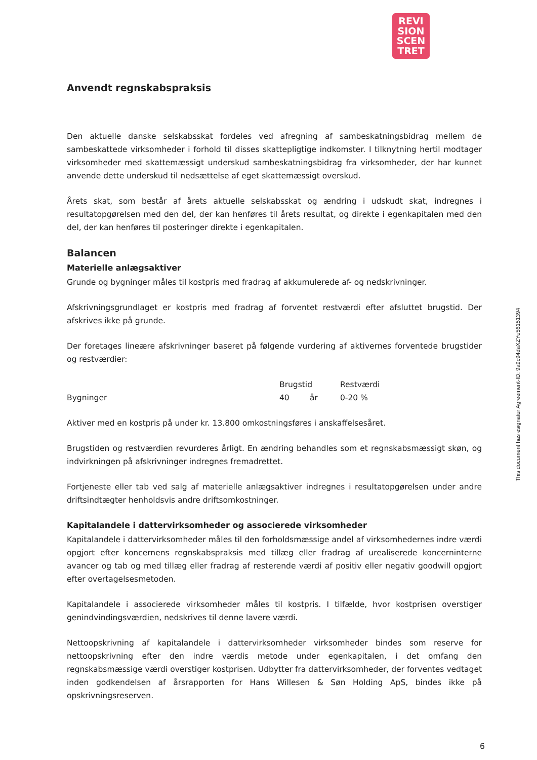REVI
SION
SCEN
TRET
Anvendt regnskabspraksis
Den aktuelle danske selskabsskat fordeles ved afregning af sambeskatningsbidrag mellem de sambeskattede virksomheder i forhold til disses skattepligtige indkomster. I tilknytning hertil modtager virksomheder med skattemæssigt underskud sambeskatningsbidrag fra virksomheder, der har kunnet anvende dette underskud til nedsættelse af eget skattemæssigt overskud.
Årets skat, som består af årets aktuelle selskabsskat og ændring i udskudt skat, indregnes i resultatopgørelsen med den del, der kan henføres til årets resultat, og direkte i egenkapitalen med den del, der kan henføres til posteringer direkte i egenkapitalen.
Balancen
Materielle anlægsaktiver
Grunde og bygninger måles til kostpris med fradrag af akkumulerede af- og nedskrivninger.
Afskrivningsgrundlaget er kostpris med fradrag af forventet restværdi efter afsluttet brugstid. Der afskrives ikke på grunde.
Der foretages lineære afskrivninger baseret på følgende vurdering af aktivernes forventede brugstider og restværdier:
| | Brugstid | | Restværdi |
| --- | --- | --- | --- |
| Bygninger | 40 | år | 0-20 % |
Aktiver med en kostpris på under kr. 13.800 omkostningsføres i anskaffelsesåret.
Brugstiden og restværdien revurderes årligt. En ændring behandles som et regnskabsmæssigt skøn, og indvirkningen på afskrivninger indregnes fremadrettet.
Fortjeneste eller tab ved salg af materielle anlægsaktiver indregnes i resultatopgørelsen under andre driftsindtægter henholdsvis andre driftsomkostninger.
Kapitalandele i dattervirksomheder og associerede virksomheder
Kapitalandele i dattervirksomheder måles til den forholdsmæssige andel af virksomhedernes indre værdi opgjort efter koncernens regnskabspraksis med tillæg eller fradrag af urealiserede koncerninterne avancer og tab og med tillæg eller fradrag af resterende værdi af positiv eller negativ goodwill opgjort efter overtagelsesmetoden.
Kapitalandele i associerede virksomheder måles til kostpris. I tilfælde, hvor kostprisen overstiger genindvindingsværdien, nedskrives til denne lavere værdi.
Nettoopskrivning af kapitalandele i dattervirksomheder virksomheder bindes som reserve for nettoopskrivning efter den indre værdis metode under egenkapitalen, i det omfang den regnskabsmæssige værdi overstiger kostprisen. Udbytter fra dattervirksomheder, der forventes vedtaget inden godkendelsen af årsrapporten for Hans Willesen & Søn Holding ApS, bindes ikke på opskrivningsreserven.
This document has esignatur Agreement-ID: 9a9c94daXZYu56151394
6